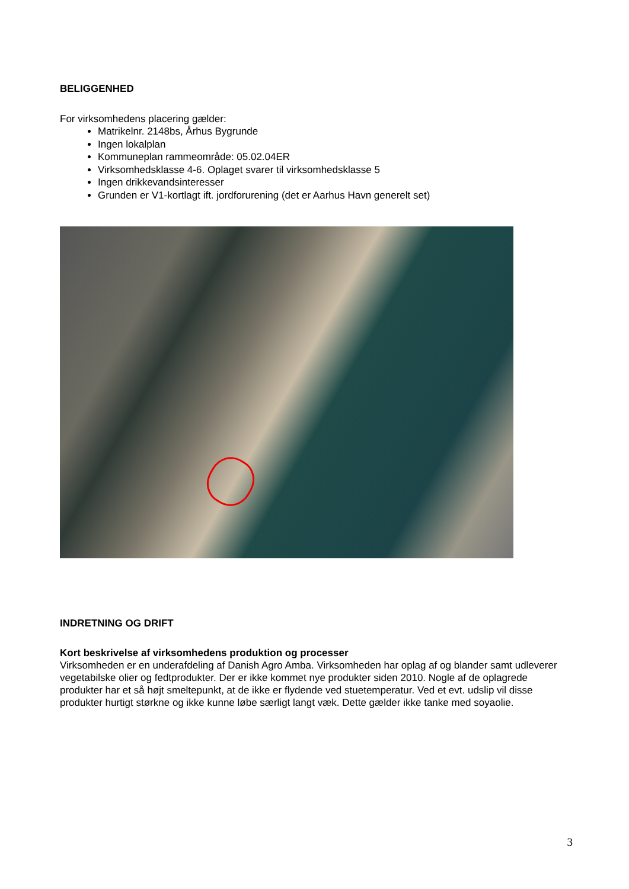BELIGGENHED
For virksomhedens placering gælder:
Matrikelnr. 2148bs, Århus Bygrunde
Ingen lokalplan
Kommuneplan rammeområde: 05.02.04ER
Virksomhedsklasse 4-6. Oplaget svarer til virksomhedsklasse 5
Ingen drikkevandsinteresser
Grunden er V1-kortlagt ift. jordforurening (det er Aarhus Havn generelt set)
INDRETNING OG DRIFT
Kort beskrivelse af virksomhedens produktion og processer
Virksomheden er en underafdeling af Danish Agro Amba. Virksomheden har oplag af og blander samt udleverer vegetabilske olier og fedtprodukter. Der er ikke kommet nye produkter siden 2010. Nogle af de oplagrede produkter har et så højt smeltepunkt, at de ikke er flydende ved stuetemperatur. Ved et evt. udslip vil disse produkter hurtigt størkne og ikke kunne løbe særligt langt væk. Dette gælder ikke tanke med soyaolie.
3